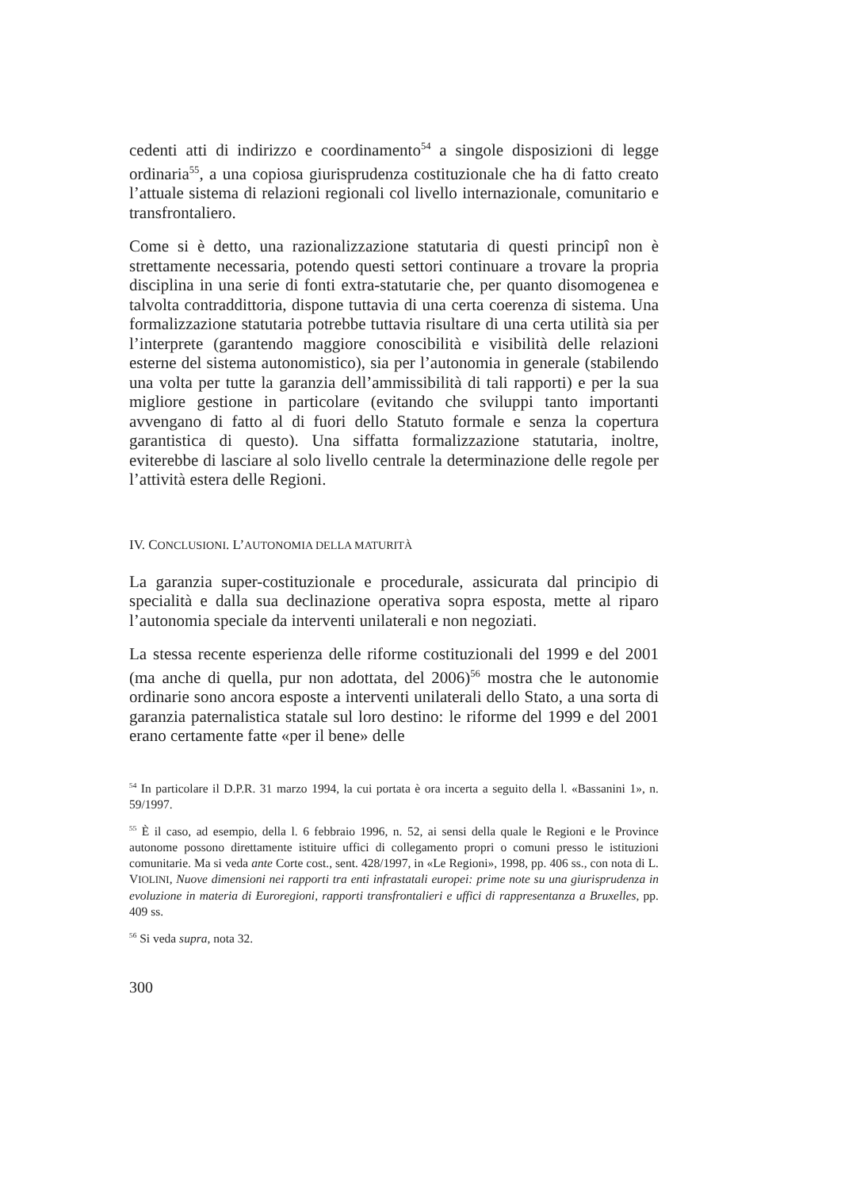cedenti atti di indirizzo e coordinamento<sup>54</sup> a singole disposizioni di legge ordinaria<sup>55</sup>, a una copiosa giurisprudenza costituzionale che ha di fatto creato l’attuale sistema di relazioni regionali col livello internazionale, comunitario e transfrontaliero.
Come si è detto, una razionalizzazione statutaria di questi principî non è strettamente necessaria, potendo questi settori continuare a trovare la propria disciplina in una serie di fonti extra-statutarie che, per quanto disomogenea e talvolta contraddittoria, dispone tuttavia di una certa coerenza di sistema. Una formalizzazione statutaria potrebbe tuttavia risultare di una certa utilità sia per l’interprete (garantendo maggiore conoscibilità e visibilità delle relazioni esterne del sistema autonomistico), sia per l’autonomia in generale (stabilendo una volta per tutte la garanzia dell’ammissibilità di tali rapporti) e per la sua migliore gestione in particolare (evitando che sviluppi tanto importanti avvengano di fatto al di fuori dello Statuto formale e senza la copertura garantistica di questo). Una siffatta formalizzazione statutaria, inoltre, eviterebbe di lasciare al solo livello centrale la determinazione delle regole per l’attività estera delle Regioni.
IV. CONCLUSIONI. L’AUTONOMIA DELLA MATURITÀ
La garanzia super-costituzionale e procedurale, assicurata dal principio di specialità e dalla sua declinazione operativa sopra esposta, mette al riparo l’autonomia speciale da interventi unilaterali e non negoziati.
La stessa recente esperienza delle riforme costituzionali del 1999 e del 2001 (ma anche di quella, pur non adottata, del 2006)<sup>56</sup> mostra che le autonomie ordinarie sono ancora esposte a interventi unilaterali dello Stato, a una sorta di garanzia paternalistica statale sul loro destino: le riforme del 1999 e del 2001 erano certamente fatte «per il bene» delle
<sup>54</sup> In particolare il D.P.R. 31 marzo 1994, la cui portata è ora incerta a seguito della l. «Bassanini 1», n. 59/1997.
<sup>55</sup> È il caso, ad esempio, della l. 6 febbraio 1996, n. 52, ai sensi della quale le Regioni e le Province autonome possono direttamente istituire uffici di collegamento propri o comuni presso le istituzioni comunitarie. Ma si veda ante Corte cost., sent. 428/1997, in «Le Regioni», 1998, pp. 406 ss., con nota di L. VIOLINI, Nuove dimensioni nei rapporti tra enti infrastatali europei: prime note su una giurisprudenza in evoluzione in materia di Euroregioni, rapporti transfrontalieri e uffici di rappresentanza a Bruxelles, pp. 409 ss.
<sup>56</sup> Si veda supra, nota 32.
300